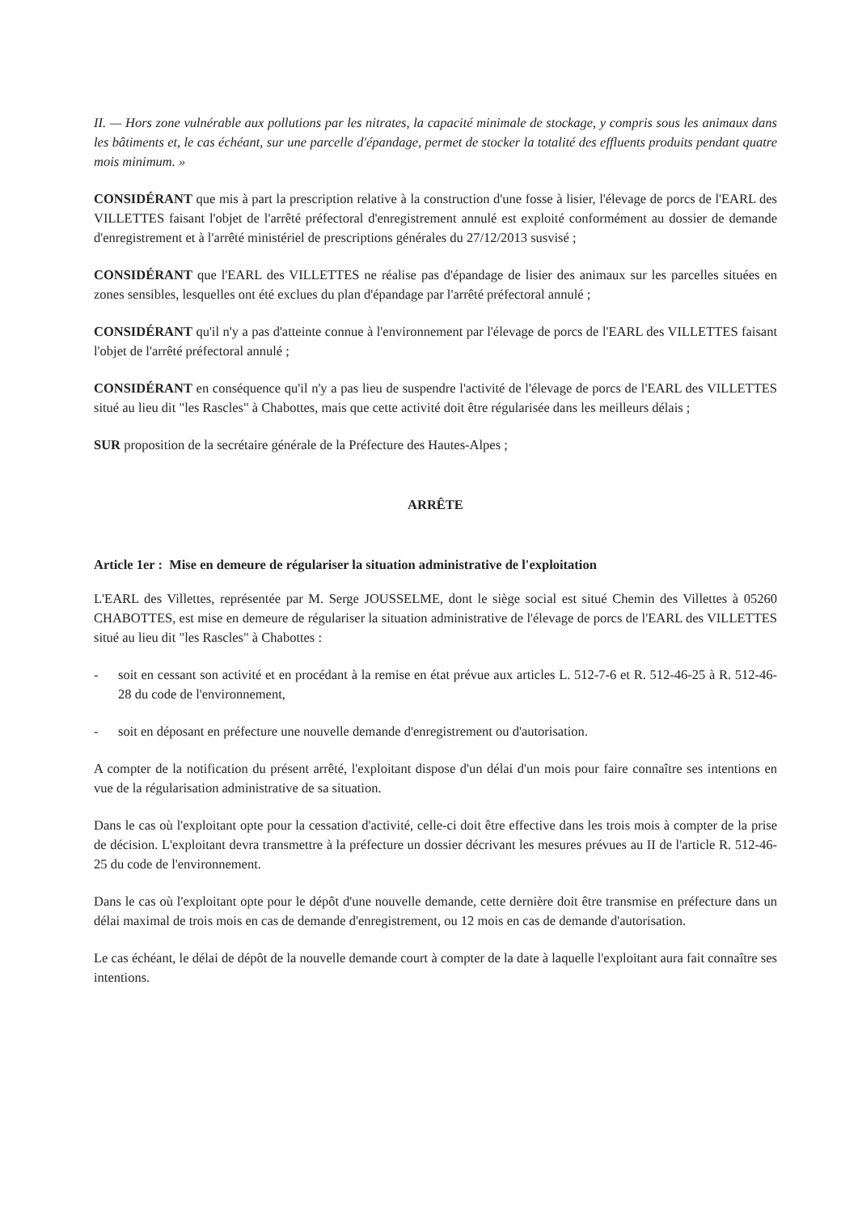II. — Hors zone vulnérable aux pollutions par les nitrates, la capacité minimale de stockage, y compris sous les animaux dans les bâtiments et, le cas échéant, sur une parcelle d'épandage, permet de stocker la totalité des effluents produits pendant quatre mois minimum. »
CONSIDÉRANT que mis à part la prescription relative à la construction d'une fosse à lisier, l'élevage de porcs de l'EARL des VILLETTES faisant l'objet de l'arrêté préfectoral d'enregistrement annulé est exploité conformément au dossier de demande d'enregistrement et à l'arrêté ministériel de prescriptions générales du 27/12/2013 susvisé ;
CONSIDÉRANT que l'EARL des VILLETTES ne réalise pas d'épandage de lisier des animaux sur les parcelles situées en zones sensibles, lesquelles ont été exclues du plan d'épandage par l'arrêté préfectoral annulé ;
CONSIDÉRANT qu'il n'y a pas d'atteinte connue à l'environnement par l'élevage de porcs de l'EARL des VILLETTES faisant l'objet de l'arrêté préfectoral annulé ;
CONSIDÉRANT en conséquence qu'il n'y a pas lieu de suspendre l'activité de l'élevage de porcs de l'EARL des VILLETTES situé au lieu dit "les Rascles" à Chabottes, mais que cette activité doit être régularisée dans les meilleurs délais ;
SUR proposition de la secrétaire générale de la Préfecture des Hautes-Alpes ;
ARRÊTE
Article 1er : Mise en demeure de régulariser la situation administrative de l'exploitation
L'EARL des Villettes, représentée par M. Serge JOUSSELME, dont le siège social est situé Chemin des Villettes à 05260 CHABOTTES, est mise en demeure de régulariser la situation administrative de l'élevage de porcs de l'EARL des VILLETTES situé au lieu dit "les Rascles" à Chabottes :
- soit en cessant son activité et en procédant à la remise en état prévue aux articles L. 512-7-6 et R. 512-46-25 à R. 512-46-28 du code de l'environnement,
- soit en déposant en préfecture une nouvelle demande d'enregistrement ou d'autorisation.
A compter de la notification du présent arrêté, l'exploitant dispose d'un délai d'un mois pour faire connaître ses intentions en vue de la régularisation administrative de sa situation.
Dans le cas où l'exploitant opte pour la cessation d'activité, celle-ci doit être effective dans les trois mois à compter de la prise de décision. L'exploitant devra transmettre à la préfecture un dossier décrivant les mesures prévues au II de l'article R. 512-46-25 du code de l'environnement.
Dans le cas où l'exploitant opte pour le dépôt d'une nouvelle demande, cette dernière doit être transmise en préfecture dans un délai maximal de trois mois en cas de demande d'enregistrement, ou 12 mois en cas de demande d'autorisation.
Le cas échéant, le délai de dépôt de la nouvelle demande court à compter de la date à laquelle l'exploitant aura fait connaître ses intentions.